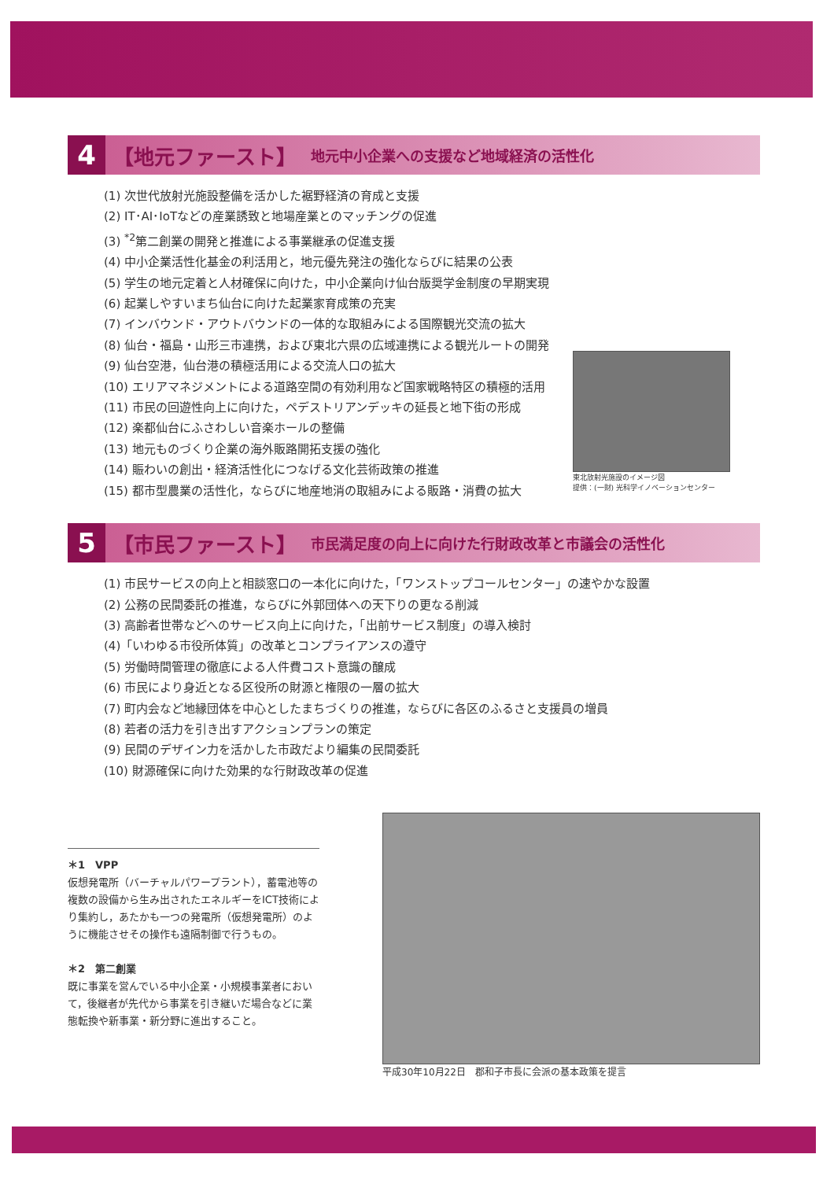4 【地元ファースト】 地元中小企業への支援など地域経済の活性化
(1) 次世代放射光施設整備を活かした裾野経済の育成と支援
(2) IT･AI･IoTなどの産業誘致と地場産業とのマッチングの促進
(3) <sup>*2</sup>第二創業の開発と推進による事業継承の促進支援
(4) 中小企業活性化基金の利活用と，地元優先発注の強化ならびに結果の公表
(5) 学生の地元定着と人材確保に向けた，中小企業向け仙台版奨学金制度の早期実現
(6) 起業しやすいまち仙台に向けた起業家育成策の充実
(7) インバウンド・アウトバウンドの一体的な取組みによる国際観光交流の拡大
(8) 仙台・福島・山形三市連携，および東北六県の広域連携による観光ルートの開発
(9) 仙台空港，仙台港の積極活用による交流人口の拡大
(10) エリアマネジメントによる道路空間の有効利用など国家戦略特区の積極的活用
(11) 市民の回遊性向上に向けた，ペデストリアンデッキの延長と地下街の形成
(12) 楽都仙台にふさわしい音楽ホールの整備
(13) 地元ものづくり企業の海外販路開拓支援の強化
(14) 賑わいの創出・経済活性化につなげる文化芸術政策の推進
(15) 都市型農業の活性化，ならびに地産地消の取組みによる販路・消費の拡大
東北放射光施設のイメージ図
提供：(一財) 光科学イノベーションセンター
5 【市民ファースト】 市民満足度の向上に向けた行財政改革と市議会の活性化
(1) 市民サービスの向上と相談窓口の一本化に向けた，「ワンストップコールセンター」の速やかな設置
(2) 公務の民間委託の推進，ならびに外郭団体への天下りの更なる削減
(3) 高齢者世帯などへのサービス向上に向けた，「出前サービス制度」の導入検討
(4)「いわゆる市役所体質」の改革とコンプライアンスの遵守
(5) 労働時間管理の徹底による人件費コスト意識の醸成
(6) 市民により身近となる区役所の財源と権限の一層の拡大
(7) 町内会など地縁団体を中心としたまちづくりの推進，ならびに各区のふるさと支援員の増員
(8) 若者の活力を引き出すアクションプランの策定
(9) 民間のデザイン力を活かした市政だより編集の民間委託
(10) 財源確保に向けた効果的な行財政改革の促進
＊1　VPP
仮想発電所（バーチャルパワープラント），蓄電池等の複数の設備から生み出されたエネルギーをICT技術により集約し，あたかも一つの発電所（仮想発電所）のように機能させその操作も遠隔制御で行うもの。
＊2　第二創業
既に事業を営んでいる中小企業・小規模事業者において，後継者が先代から事業を引き継いだ場合などに業態転換や新事業・新分野に進出すること。
平成30年10月22日　郡和子市長に会派の基本政策を提言